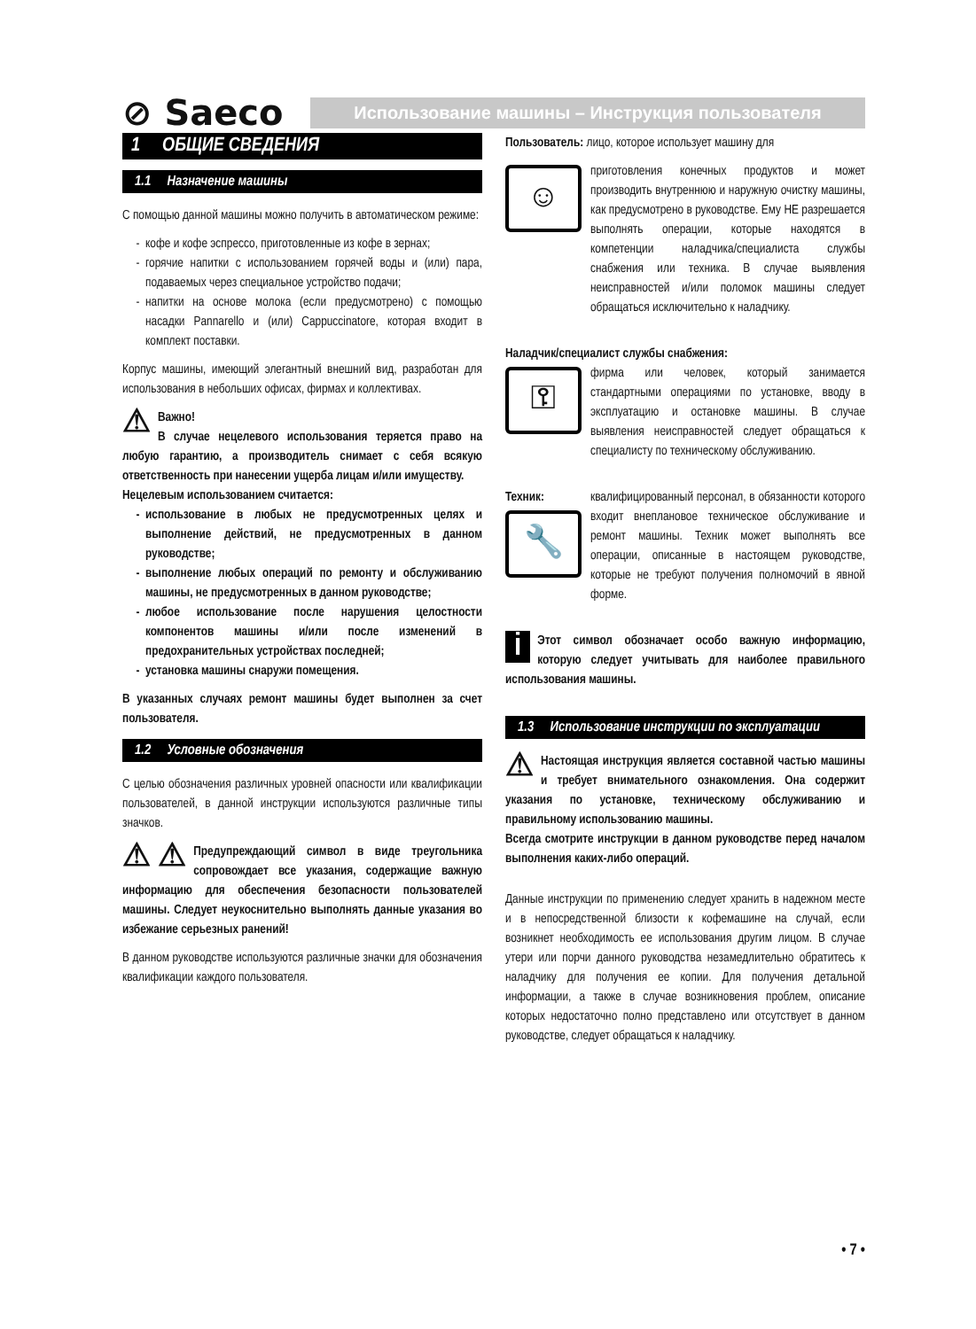⊘ Saeco
Использование машины – Инструкция пользователя
1 ОБЩИЕ СВЕДЕНИЯ
1.1 Назначение машины
С помощью данной машины можно получить в автоматическом режиме:
кофе и кофе эспрессо, приготовленные из кофе в зернах;
горячие напитки с использованием горячей воды и (или) пара, подаваемых через специальное устройство подачи;
напитки на основе молока (если предусмотрено) с помощью насадки Pannarello и (или) Cappuccinatore, которая входит в комплект поставки.
Корпус машины, имеющий элегантный внешний вид, разработан для использования в небольших офисах, фирмах и коллективах.
⚠ Важно!
В случае нецелевого использования теряется право на любую гарантию, а производитель снимает с себя всякую ответственность при нанесении ущерба лицам и/или имуществу.
Нецелевым использованием считается:
использование в любых не предусмотренных целях и выполнение действий, не предусмотренных в данном руководстве;
выполнение любых операций по ремонту и обслуживанию машины, не предусмотренных в данном руководстве;
любое использование после нарушения целостности компонентов машины и/или после изменений в предохранительных устройствах последней;
установка машины снаружи помещения.
В указанных случаях ремонт машины будет выполнен за счет пользователя.
1.2 Условные обозначения
С целью обозначения различных уровней опасности или квалификации пользователей, в данной инструкции используются различные типы значков.
⚠ ⚠ Предупреждающий символ в виде треугольника сопровождает все указания, содержащие важную информацию для обеспечения безопасности пользователей машины. Следует неукоснительно выполнять данные указания во избежание серьезных ранений!
В данном руководстве используются различные значки для обозначения квалификации каждого пользователя.
Пользователь: лицо, которое использует машину для
☺
приготовления конечных продуктов и может производить внутреннюю и наружную очистку машины, как предусмотрено в руководстве. Ему НЕ разрешается выполнять операции, которые находятся в компетенции наладчика/специалиста службы снабжения или техника. В случае выявления неисправностей и/или поломок машины следует обращаться исключительно к наладчику.
Наладчик/специалист службы снабжения:
⚿
фирма или человек, который занимается стандартными операциями по установке, вводу в эксплуатацию и остановке машины. В случае выявления неисправностей следует обращаться к специалисту по техническому обслуживанию.
Техник:
🔧
квалифицированный персонал, в обязанности которого входит внеплановое техническое обслуживание и ремонт машины. Техник может выполнять все операции, описанные в настоящем руководстве, которые не требуют получения полномочий в явной форме.
i Этот символ обозначает особо важную информацию, которую следует учитывать для наиболее правильного использования машины.
1.3 Использование инструкции по эксплуатации
⚠ Настоящая инструкция является составной частью машины и требует внимательного ознакомления. Она содержит указания по установке, техническому обслуживанию и правильному использованию машины.
Всегда смотрите инструкции в данном руководстве перед началом выполнения каких-либо операций.
Данные инструкции по применению следует хранить в надежном месте и в непосредственной близости к кофемашине на случай, если возникнет необходимость ее использования другим лицом. В случае утери или порчи данного руководства незамедлительно обратитесь к наладчику для получения ее копии. Для получения детальной информации, а также в случае возникновения проблем, описание которых недостаточно полно представлено или отсутствует в данном руководстве, следует обращаться к наладчику.
• 7 •